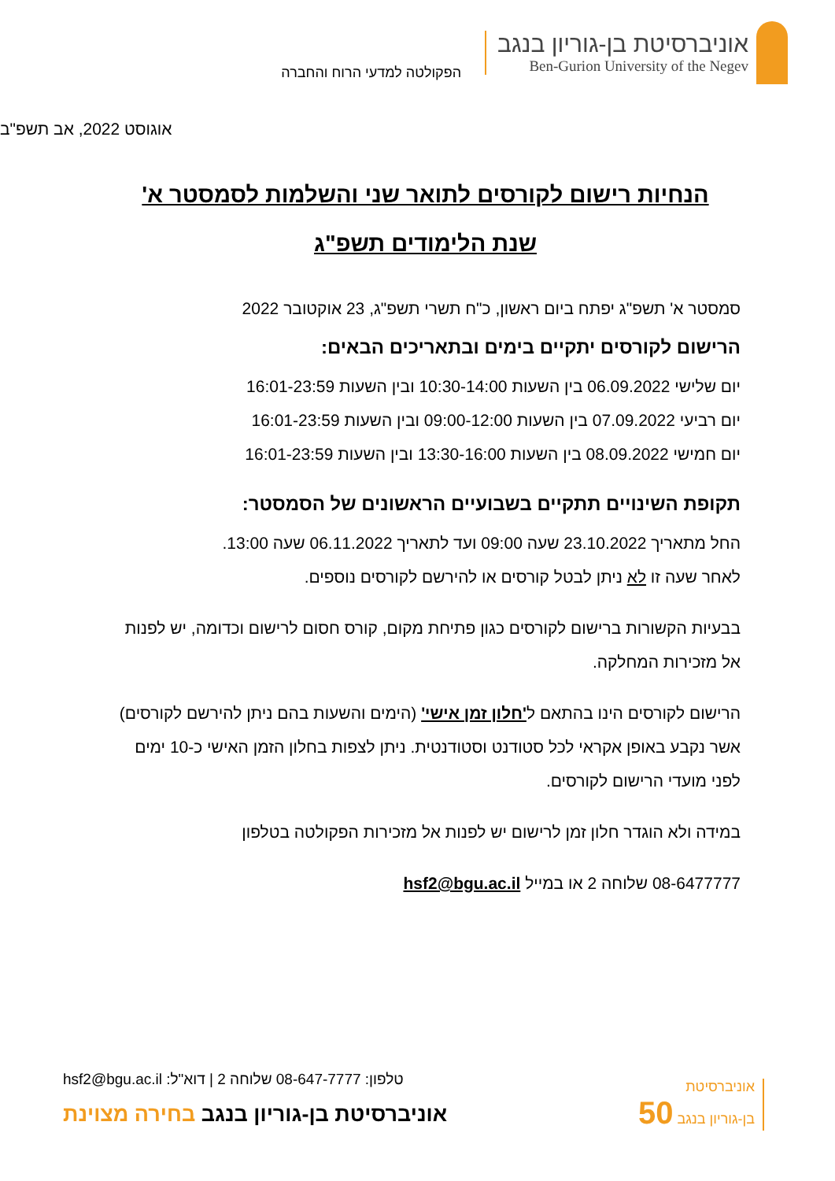אוניברסיטת בן-גוריון בנגב
Ben-Gurion University of the Negev
הפקולטה למדעי הרוח והחברה
אוגוסט 2022, אב תשפ"ב
הנחיות רישום לקורסים לתואר שני והשלמות לסמסטר א'
שנת הלימודים תשפ"ג
סמסטר א' תשפ"ג יפתח ביום ראשון, כ"ח תשרי תשפ"ג, 23 אוקטובר 2022
הרישום לקורסים יתקיים בימים ובתאריכים הבאים:
יום שלישי 06.09.2022 בין השעות 10:30-14:00 ובין השעות 16:01-23:59
יום רביעי 07.09.2022 בין השעות 09:00-12:00 ובין השעות 16:01-23:59
יום חמישי 08.09.2022 בין השעות 13:30-16:00 ובין השעות 16:01-23:59
תקופת השינויים תתקיים בשבועיים הראשונים של הסמסטר:
החל מתאריך 23.10.2022 שעה 09:00 ועד לתאריך 06.11.2022 שעה 13:00.
לאחר שעה זו לא ניתן לבטל קורסים או להירשם לקורסים נוספים.
בבעיות הקשורות ברישום לקורסים כגון פתיחת מקום, קורס חסום לרישום וכדומה, יש לפנות אל מזכירות המחלקה.
הרישום לקורסים הינו בהתאם ל'חלון זמן אישי' (הימים והשעות בהם ניתן להירשם לקורסים) אשר נקבע באופן אקראי לכל סטודנט וסטודנטית. ניתן לצפות בחלון הזמן האישי כ-10 ימים לפני מועדי הרישום לקורסים.
במידה ולא הוגדר חלון זמן לרישום יש לפנות אל מזכירות הפקולטה בטלפון
08-6477777 שלוחה 2 או במייל hsf2@bgu.ac.il
טלפון: 08-647-7777 שלוחה 2 | דוא"ל: hsf2@bgu.ac.il
אוניברסיטת בן-גוריון בנגב בחירה מצוינת
אוניברסיטת
בן-גוריון בנגב 50